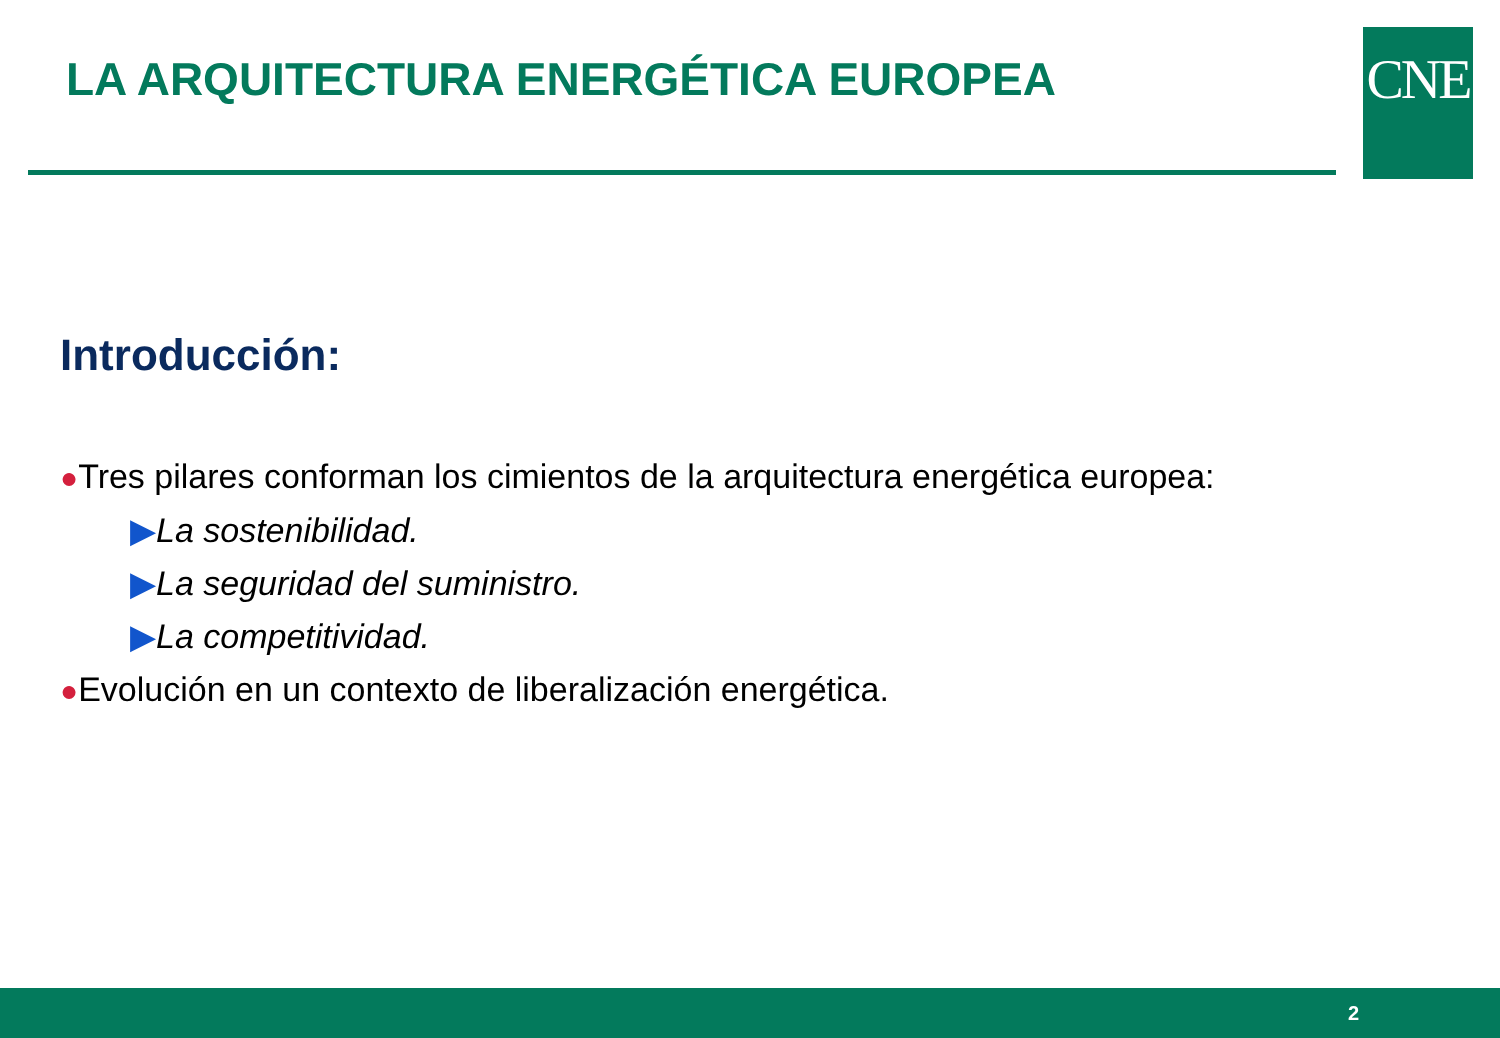LA ARQUITECTURA ENERGÉTICA EUROPEA
CNE
Introducción:
●Tres pilares conforman los cimientos de la arquitectura energética europea:
▶La sostenibilidad.
▶La seguridad del suministro.
▶La competitividad.
●Evolución en un contexto de liberalización energética.
2